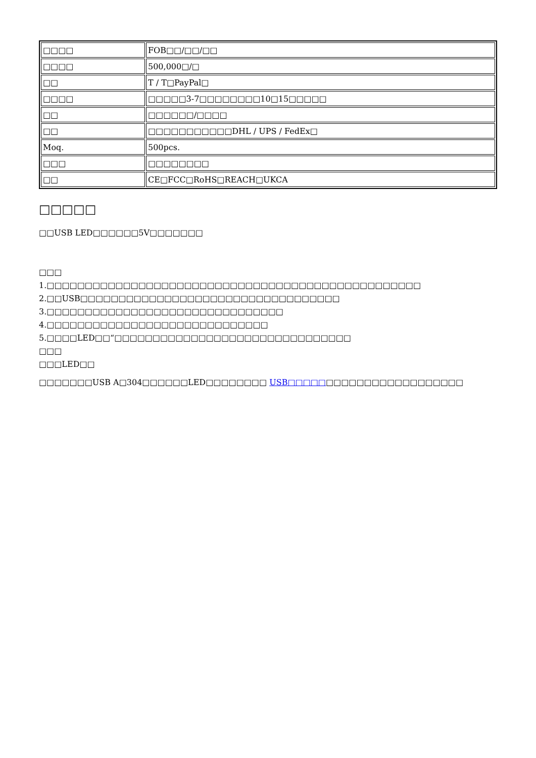| □□□□ | FOB□□/□□/□□ |
| □□□□ | 500,000□/□ |
| □□ | T / T□PayPal□ |
| □□□□ | □□□□□3-7□□□□□□□□10□15□□□□□ |
| □□ | □□□□□□/□□□□ |
| □□ | □□□□□□□□□□□DHL / UPS / FedEx□ |
| Moq. | 500pcs. |
| □□□ | □□□□□□□□ |
| □□ | CE□FCC□RoHS□REACH□UKCA |
□□□□□
□□USB LED□□□□□□5V□□□□□□□
□□□
1.□□□□□□□□□□□□□□□□□□□□□□□□□□□□□□□□□□□□□□□□□□□□□□□□□
2.□□USB□□□□□□□□□□□□□□□□□□□□□□□□□□□□□□□□□□
3.□□□□□□□□□□□□□□□□□□□□□□□□□□□□□□□
4.□□□□□□□□□□□□□□□□□□□□□□□□□□□□□
5.□□□□LED□□“□□□□□□□□□□□□□□□□□□□□□□□□□□□□□□□
□□□
□□□LED□□
□□□□□□□USB A□304□□□□□□LED□□□□□□□□ USB□□□□□□□□□□□□□□□□□□□□□□□